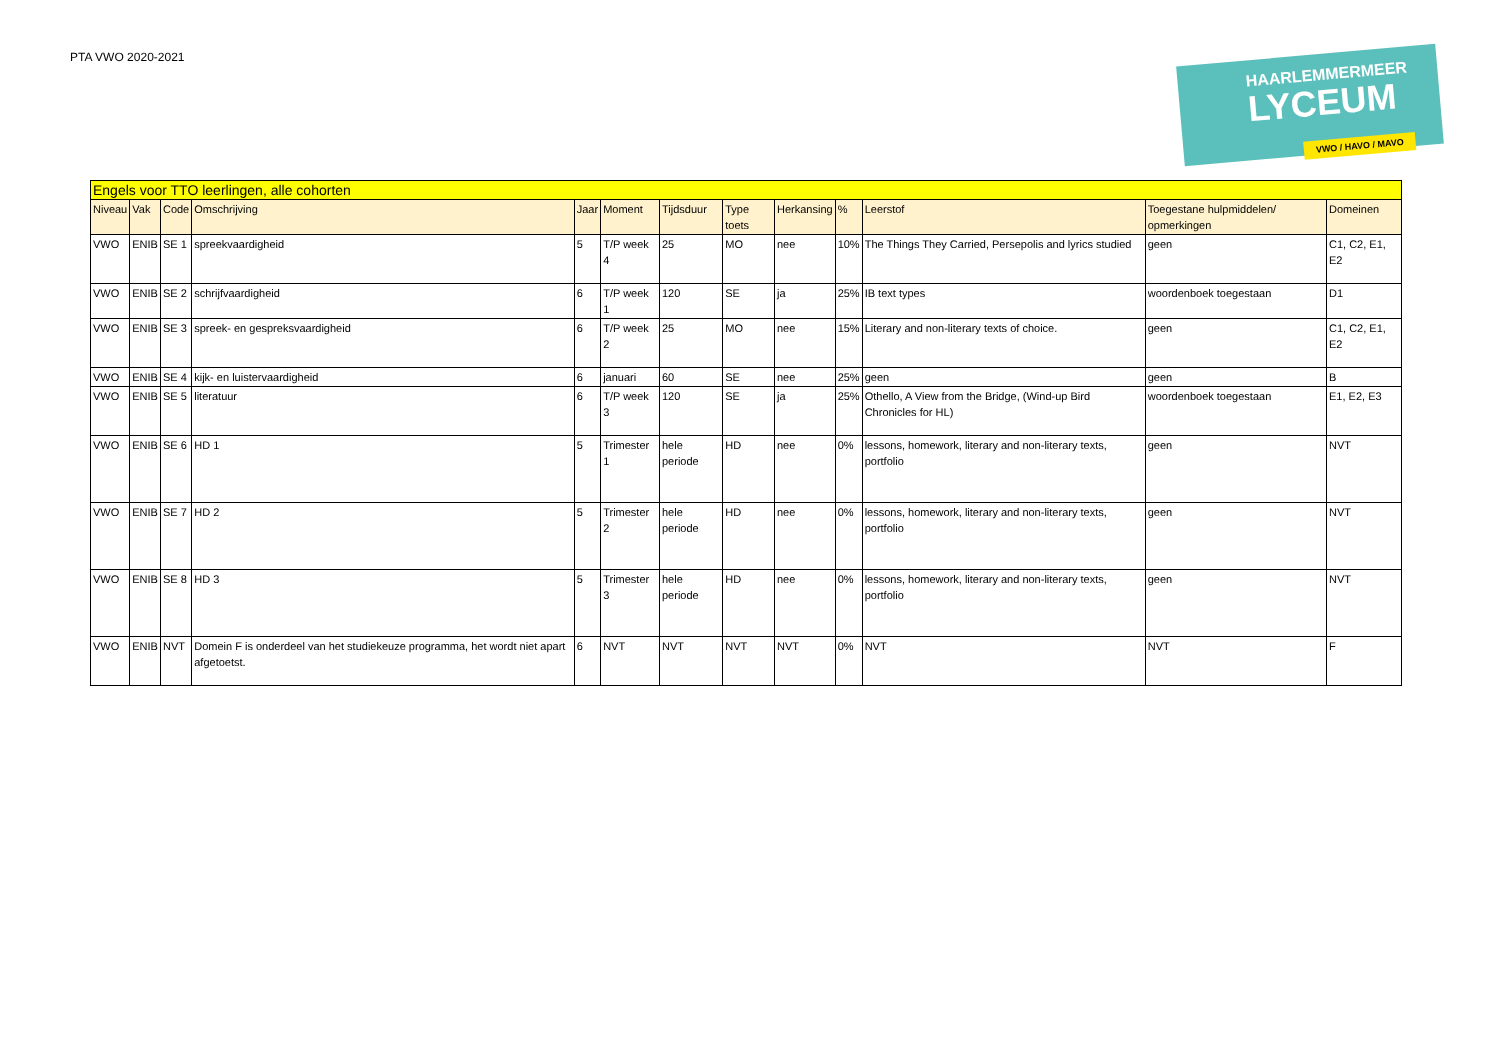PTA VWO 2020-2021
HAARLEMMERMEER
LYCEUM
VWO / HAVO / MAVO
| Engels voor TTO leerlingen, alle cohorten | | | | | | | | | | | | |
| Niveau | Vak | Code | Omschrijving | Jaar | Moment | Tijdsduur | Type toets | Herkansing | % | Leerstof | Toegestane hulpmiddelen/ opmerkingen | Domeinen |
| VWO | ENIB | SE 1 | spreekvaardigheid | 5 | T/P week 4 | 25 | MO | nee | 10% | The Things They Carried, Persepolis and lyrics studied | geen | C1, C2, E1, E2 |
| VWO | ENIB | SE 2 | schrijfvaardigheid | 6 | T/P week 1 | 120 | SE | ja | 25% | IB text types | woordenboek toegestaan | D1 |
| VWO | ENIB | SE 3 | spreek- en gespreksvaardigheid | 6 | T/P week 2 | 25 | MO | nee | 15% | Literary and non-literary texts of choice. | geen | C1, C2, E1, E2 |
| VWO | ENIB | SE 4 | kijk- en luistervaardigheid | 6 | januari | 60 | SE | nee | 25% | geen | geen | B |
| VWO | ENIB | SE 5 | literatuur | 6 | T/P week 3 | 120 | SE | ja | 25% | Othello, A View from the Bridge, (Wind-up Bird Chronicles for HL) | woordenboek toegestaan | E1, E2, E3 |
| VWO | ENIB | SE 6 | HD 1 | 5 | Trimester 1 | hele periode | HD | nee | 0% | lessons, homework, literary and non-literary texts, portfolio | geen | NVT |
| VWO | ENIB | SE 7 | HD 2 | 5 | Trimester 2 | hele periode | HD | nee | 0% | lessons, homework, literary and non-literary texts, portfolio | geen | NVT |
| VWO | ENIB | SE 8 | HD 3 | 5 | Trimester 3 | hele periode | HD | nee | 0% | lessons, homework, literary and non-literary texts, portfolio | geen | NVT |
| VWO | ENIB | NVT | Domein F is onderdeel van het studiekeuze programma, het wordt niet apart afgetoetst. | 6 | NVT | NVT | NVT | NVT | 0% | NVT | NVT | F |